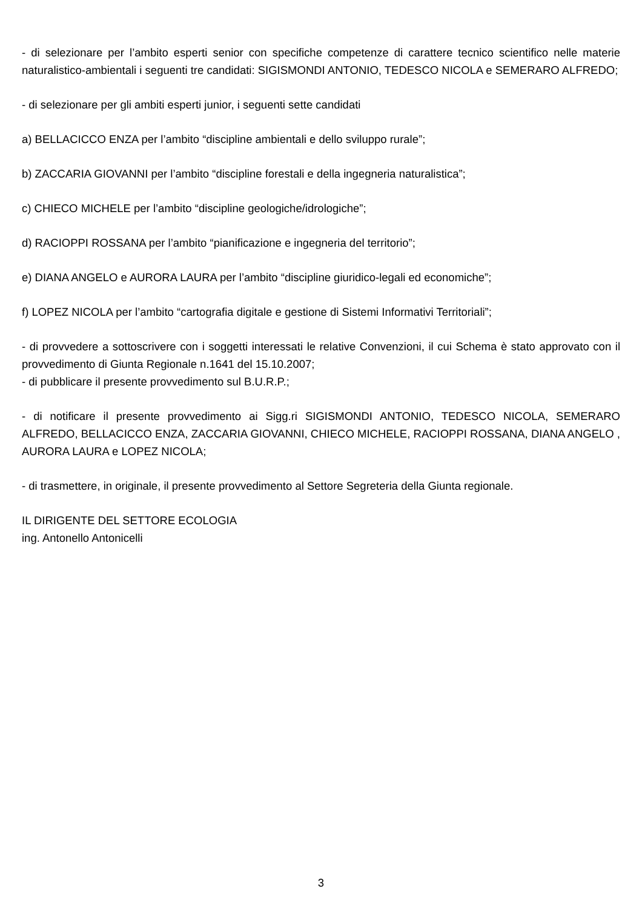- di selezionare per l’ambito esperti senior con specifiche competenze di carattere tecnico scientifico nelle materie naturalistico-ambientali i seguenti tre candidati: SIGISMONDI ANTONIO, TEDESCO NICOLA e SEMERARO ALFREDO;
- di selezionare per gli ambiti esperti junior, i seguenti sette candidati
a) BELLACICCO ENZA per l’ambito “discipline ambientali e dello sviluppo rurale”;
b) ZACCARIA GIOVANNI per l’ambito “discipline forestali e della ingegneria naturalistica”;
c) CHIECO MICHELE per l’ambito “discipline geologiche/idrologiche”;
d) RACIOPPI ROSSANA per l’ambito “pianificazione e ingegneria del territorio”;
e) DIANA ANGELO e AURORA LAURA per l’ambito “discipline giuridico-legali ed economiche”;
f) LOPEZ NICOLA per l’ambito “cartografia digitale e gestione di Sistemi Informativi Territoriali”;
- di provvedere a sottoscrivere con i soggetti interessati le relative Convenzioni, il cui Schema è stato approvato con il provvedimento di Giunta Regionale n.1641 del 15.10.2007;
- di pubblicare il presente provvedimento sul B.U.R.P.;
- di notificare il presente provvedimento ai Sigg.ri SIGISMONDI ANTONIO, TEDESCO NICOLA, SEMERARO ALFREDO, BELLACICCO ENZA, ZACCARIA GIOVANNI, CHIECO MICHELE, RACIOPPI ROSSANA, DIANA ANGELO , AURORA LAURA e LOPEZ NICOLA;
- di trasmettere, in originale, il presente provvedimento al Settore Segreteria della Giunta regionale.
IL DIRIGENTE DEL SETTORE ECOLOGIA
ing. Antonello Antonicelli
3